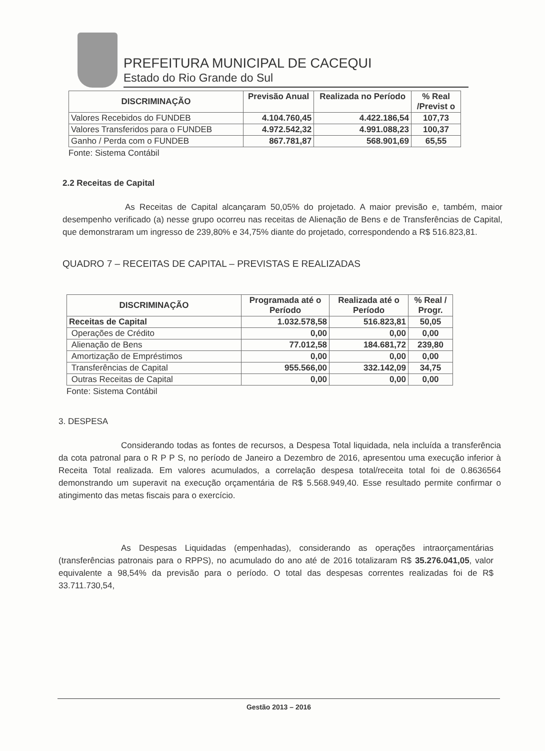PREFEITURA MUNICIPAL DE CACEQUI
Estado do Rio Grande do Sul
| DISCRIMINAÇÃO | Previsão Anual | Realizada no Período | % Real /Previst o |
| --- | --- | --- | --- |
| Valores Recebidos do FUNDEB | 4.104.760,45 | 4.422.186,54 | 107,73 |
| Valores Transferidos para o FUNDEB | 4.972.542,32 | 4.991.088,23 | 100,37 |
| Ganho / Perda com o FUNDEB | 867.781,87 | 568.901,69 | 65,55 |
Fonte: Sistema Contábil
2.2 Receitas de Capital
As Receitas de Capital alcançaram 50,05% do projetado. A maior previsão e, também, maior desempenho verificado (a) nesse grupo ocorreu nas receitas de Alienação de Bens e de Transferências de Capital, que demonstraram um ingresso de 239,80% e 34,75% diante do projetado, correspondendo a R$ 516.823,81.
QUADRO 7 – RECEITAS DE CAPITAL – PREVISTAS E REALIZADAS
| DISCRIMINAÇÃO | Programada até o Período | Realizada até o Período | % Real / Progr. |
| --- | --- | --- | --- |
| Receitas de Capital | 1.032.578,58 | 516.823,81 | 50,05 |
| Operações de Crédito | 0,00 | 0,00 | 0,00 |
| Alienação de Bens | 77.012,58 | 184.681,72 | 239,80 |
| Amortização de Empréstimos | 0,00 | 0,00 | 0,00 |
| Transferências de Capital | 955.566,00 | 332.142,09 | 34,75 |
| Outras Receitas de Capital | 0,00 | 0,00 | 0,00 |
Fonte: Sistema Contábil
3. DESPESA
Considerando todas as fontes de recursos, a Despesa Total liquidada, nela incluída a transferência da cota patronal para o R P P S, no período de Janeiro a Dezembro de 2016, apresentou uma execução inferior à Receita Total realizada. Em valores acumulados, a correlação despesa total/receita total foi de 0.8636564 demonstrando um superavit na execução orçamentária de R$ 5.568.949,40. Esse resultado permite confirmar o atingimento das metas fiscais para o exercício.
As Despesas Liquidadas (empenhadas), considerando as operações intraorçamentárias (transferências patronais para o RPPS), no acumulado do ano até de 2016 totalizaram R$ 35.276.041,05, valor equivalente a 98,54% da previsão para o período. O total das despesas correntes realizadas foi de R$ 33.711.730,54,
Gestão 2013 – 2016